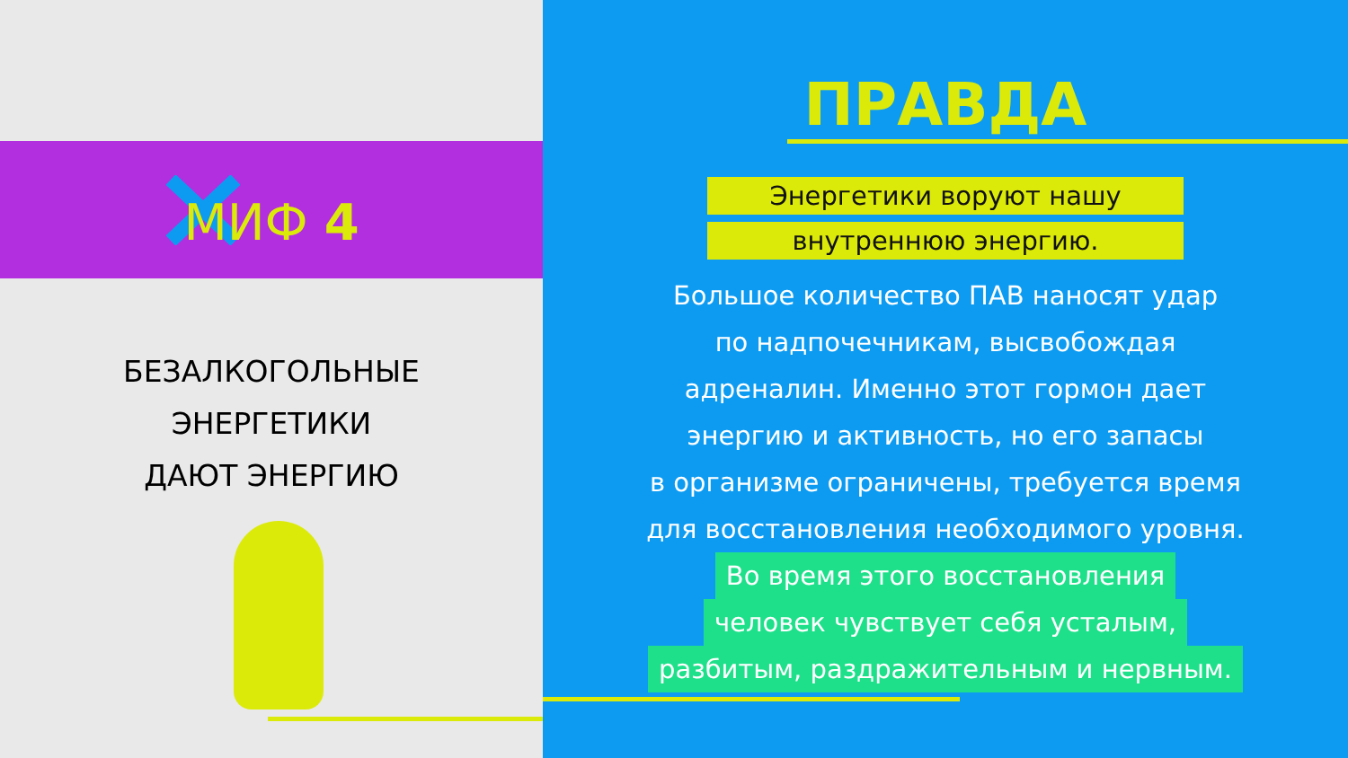МИФ 4
БЕЗАЛКОГОЛЬНЫЕ
ЭНЕРГЕТИКИ
ДАЮТ ЭНЕРГИЮ
ПРАВДА
Энергетики воруют нашу
внутреннюю энергию.
Большое количество ПАВ наносят удар
по надпочечникам, высвобождая
адреналин. Именно этот гормон дает
энергию и активность, но его запасы
в организме ограничены, требуется время
для восстановления необходимого уровня.
Во время этого восстановления
человек чувствует себя усталым,
разбитым, раздражительным и нервным.